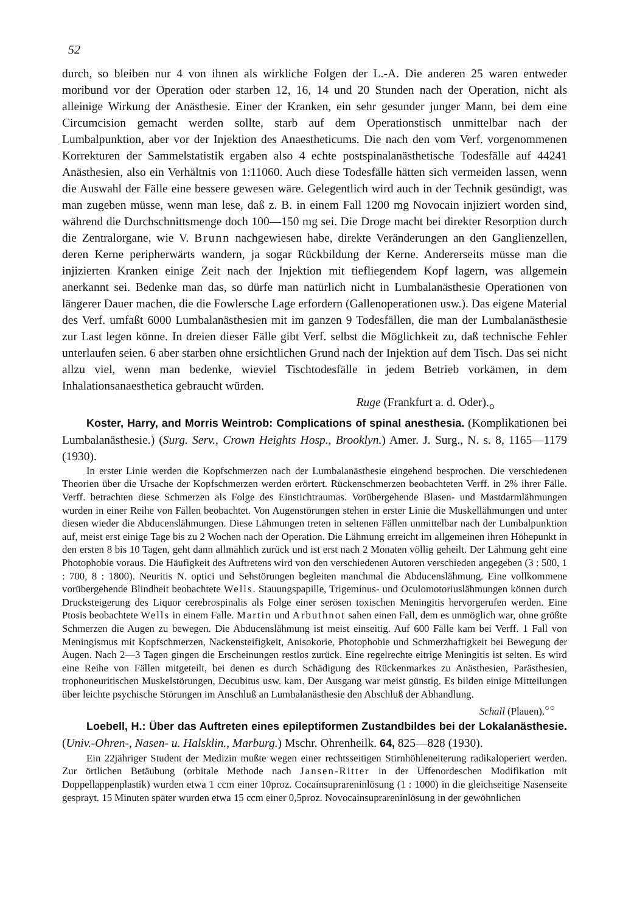52
durch, so bleiben nur 4 von ihnen als wirkliche Folgen der L.-A. Die anderen 25 waren entweder moribund vor der Operation oder starben 12, 16, 14 und 20 Stunden nach der Operation, nicht als alleinige Wirkung der Anästhesie. Einer der Kranken, ein sehr gesunder junger Mann, bei dem eine Circumcision gemacht werden sollte, starb auf dem Operationstisch unmittelbar nach der Lumbalpunktion, aber vor der Injektion des Anaestheticums. Die nach den vom Verf. vorgenommenen Korrekturen der Sammelstatistik ergaben also 4 echte postspinalanästhetische Todesfälle auf 44241 Anästhesien, also ein Verhältnis von 1:11060. Auch diese Todesfälle hätten sich vermeiden lassen, wenn die Auswahl der Fälle eine bessere gewesen wäre. Gelegentlich wird auch in der Technik gesündigt, was man zugeben müsse, wenn man lese, daß z. B. in einem Fall 1200 mg Novocain injiziert worden sind, während die Durchschnittsmenge doch 100—150 mg sei. Die Droge macht bei direkter Resorption durch die Zentralorgane, wie V. Brunn nachgewiesen habe, direkte Veränderungen an den Ganglienzellen, deren Kerne peripherwärts wandern, ja sogar Rückbildung der Kerne. Andererseits müsse man die injizierten Kranken einige Zeit nach der Injektion mit tiefliegendem Kopf lagern, was allgemein anerkannt sei. Bedenke man das, so dürfe man natürlich nicht in Lumbalanästhesie Operationen von längerer Dauer machen, die die Fowlersche Lage erfordern (Gallenoperationen usw.). Das eigene Material des Verf. umfaßt 6000 Lumbalanästhesien mit im ganzen 9 Todesfällen, die man der Lumbalanästhesie zur Last legen könne. In dreien dieser Fälle gibt Verf. selbst die Möglichkeit zu, daß technische Fehler unterlaufen seien. 6 aber starben ohne ersichtlichen Grund nach der Injektion auf dem Tisch. Das sei nicht allzu viel, wenn man bedenke, wieviel Tischtodesfälle in jedem Betrieb vorkämen, in dem Inhalationsanaesthetica gebraucht würden.
Ruge (Frankfurt a. d. Oder).<sub>o</sub>
Koster, Harry, and Morris Weintrob: Complications of spinal anesthesia. (Komplikationen bei Lumbalanästhesie.) (Surg. Serv., Crown Heights Hosp., Brooklyn.) Amer. J. Surg., N. s. 8, 1165—1179 (1930).
In erster Linie werden die Kopfschmerzen nach der Lumbalanästhesie eingehend besprochen. Die verschiedenen Theorien über die Ursache der Kopfschmerzen werden erörtert. Rückenschmerzen beobachteten Verff. in 2% ihrer Fälle. Verff. betrachten diese Schmerzen als Folge des Einstichtraumas. Vorübergehende Blasen- und Mastdarmlähmungen wurden in einer Reihe von Fällen beobachtet. Von Augenstörungen stehen in erster Linie die Muskellähmungen und unter diesen wieder die Abducenslähmungen. Diese Lähmungen treten in seltenen Fällen unmittelbar nach der Lumbalpunktion auf, meist erst einige Tage bis zu 2 Wochen nach der Operation. Die Lähmung erreicht im allgemeinen ihren Höhepunkt in den ersten 8 bis 10 Tagen, geht dann allmählich zurück und ist erst nach 2 Monaten völlig geheilt. Der Lähmung geht eine Photophobie voraus. Die Häufigkeit des Auftretens wird von den verschiedenen Autoren verschieden angegeben (3 : 500, 1 : 700, 8 : 1800). Neuritis N. optici und Sehstörungen begleiten manchmal die Abducenslähmung. Eine vollkommene vorübergehende Blindheit beobachtete Wells. Stauungspapille, Trigeminus- und Oculomotoriuslähmungen können durch Drucksteigerung des Liquor cerebrospinalis als Folge einer serösen toxischen Meningitis hervorgerufen werden. Eine Ptosis beobachtete Wells in einem Falle. Martin und Arbuthnot sahen einen Fall, dem es unmöglich war, ohne größte Schmerzen die Augen zu bewegen. Die Abducenslähmung ist meist einseitig. Auf 600 Fälle kam bei Verff. 1 Fall von Meningismus mit Kopfschmerzen, Nackensteifigkeit, Anisokorie, Photophobie und Schmerzhaftigkeit bei Bewegung der Augen. Nach 2—3 Tagen gingen die Erscheinungen restlos zurück. Eine regelrechte eitrige Meningitis ist selten. Es wird eine Reihe von Fällen mitgeteilt, bei denen es durch Schädigung des Rückenmarkes zu Anästhesien, Parästhesien, trophoneuritischen Muskelstörungen, Decubitus usw. kam. Der Ausgang war meist günstig. Es bilden einige Mitteilungen über leichte psychische Störungen im Anschluß an Lumbalanästhesie den Abschluß der Abhandlung. Schall (Plauen).<sup>○○</sup>
Loebell, H.: Über das Auftreten eines epileptiformen Zustandbildes bei der Lokalanästhesie. (Univ.-Ohren-, Nasen- u. Halsklin., Marburg.) Mschr. Ohrenheilk. 64, 825—828 (1930).
Ein 22jähriger Student der Medizin mußte wegen einer rechtsseitigen Stirnhöhleneiterung radikaloperiert werden. Zur örtlichen Betäubung (orbitale Methode nach Jansen-Ritter in der Uffenordeschen Modifikation mit Doppellappenplastik) wurden etwa 1 ccm einer 10proz. Cocainsuprareninlösung (1 : 1000) in die gleichseitige Nasenseite gesprayt. 15 Minuten später wurden etwa 15 ccm einer 0,5proz. Novocainsuprareninlösung in der gewöhnlichen